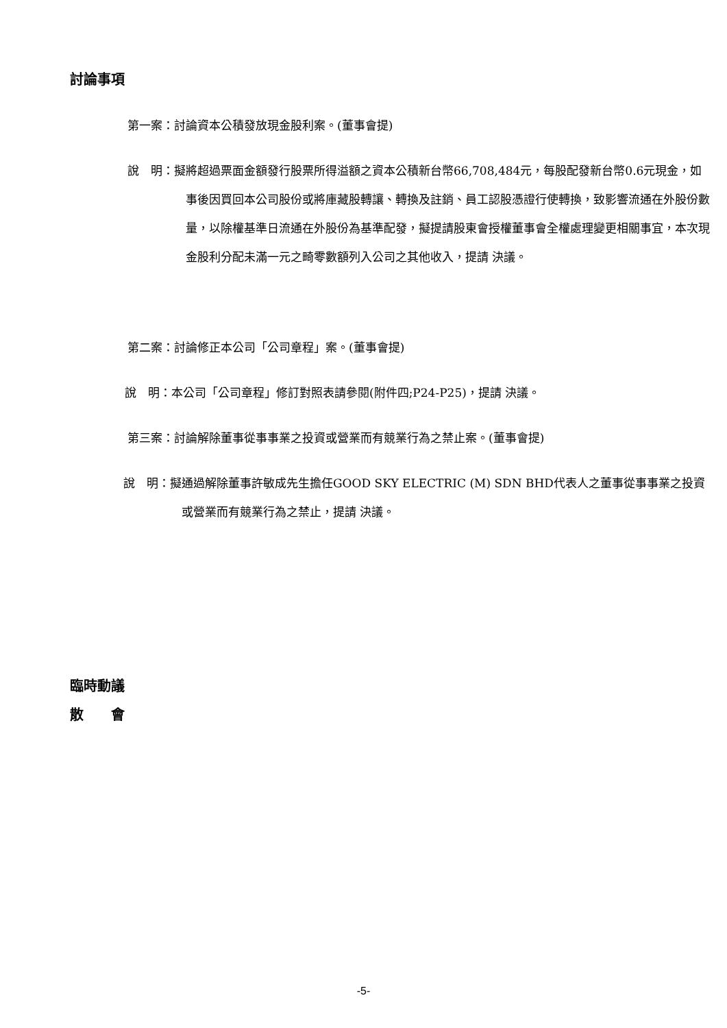討論事項
第一案：討論資本公積發放現金股利案。(董事會提)
說　明：擬將超過票面金額發行股票所得溢額之資本公積新台幣66,708,484元，每股配發新台幣0.6元現金，如事後因買回本公司股份或將庫藏股轉讓、轉換及註銷、員工認股憑證行使轉換，致影響流通在外股份數量，以除權基準日流通在外股份為基準配發，擬提請股東會授權董事會全權處理變更相關事宜，本次現金股利分配未滿一元之畸零數額列入公司之其他收入，提請 決議。
第二案：討論修正本公司「公司章程」案。(董事會提)
說　明：本公司「公司章程」修訂對照表請參閱(附件四;P24-P25)，提請 決議。
第三案：討論解除董事從事事業之投資或營業而有競業行為之禁止案。(董事會提)
說　明：擬通過解除董事許敏成先生擔任GOOD SKY ELECTRIC (M) SDN BHD代表人之董事從事事業之投資或營業而有競業行為之禁止，提請 決議。
臨時動議
散　　會
-5-